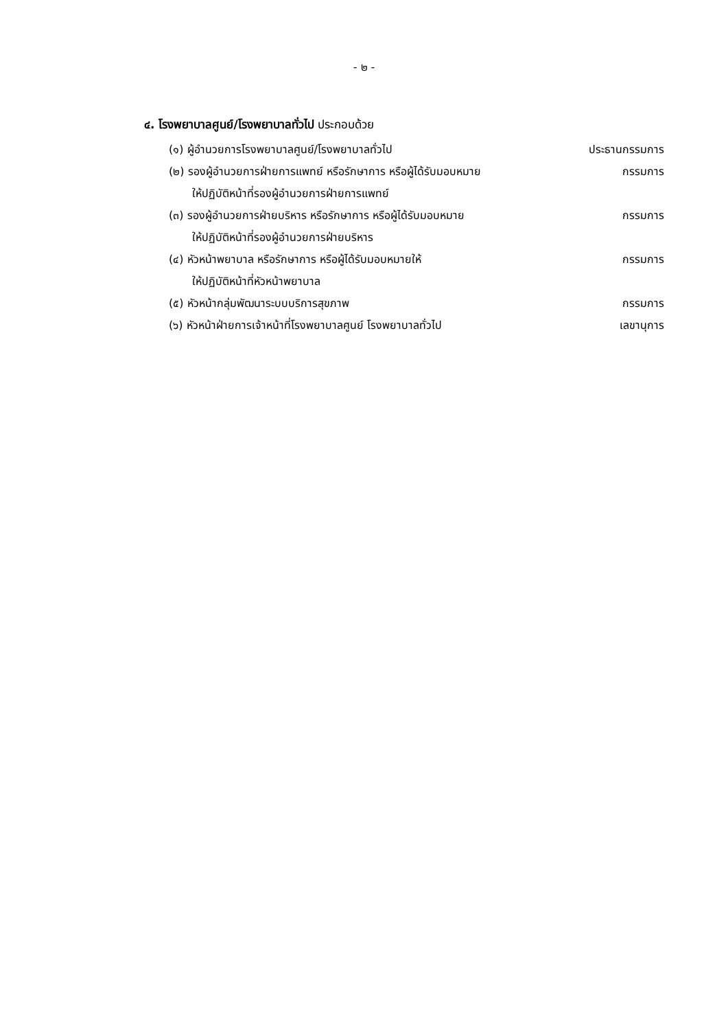- ๒ -
๔. โรงพยาบาลศูนย์/โรงพยาบาลทั่วไป ประกอบด้วย
(๑) ผู้อำนวยการโรงพยาบาลศูนย์/โรงพยาบาลทั่วไป ประธานกรรมการ
(๒) รองผู้อำนวยการฝ่ายการแพทย์ หรือรักษาการ หรือผู้ได้รับมอบหมาย กรรมการ
ให้ปฏิบัติหน้าที่รองผู้อำนวยการฝ่ายการแพทย์
(๓) รองผู้อำนวยการฝ่ายบริหาร หรือรักษาการ หรือผู้ได้รับมอบหมาย กรรมการ
ให้ปฏิบัติหน้าที่รองผู้อำนวยการฝ่ายบริหาร
(๔) หัวหน้าพยาบาล หรือรักษาการ หรือผู้ได้รับมอบหมายให้ กรรมการ
ให้ปฏิบัติหน้าที่หัวหน้าพยาบาล
(๕) หัวหน้ากลุ่มพัฒนาระบบบริการสุขภาพ กรรมการ
(๖) หัวหน้าฝ่ายการเจ้าหน้าที่โรงพยาบาลศูนย์ โรงพยาบาลทั่วไป เลขานุการ